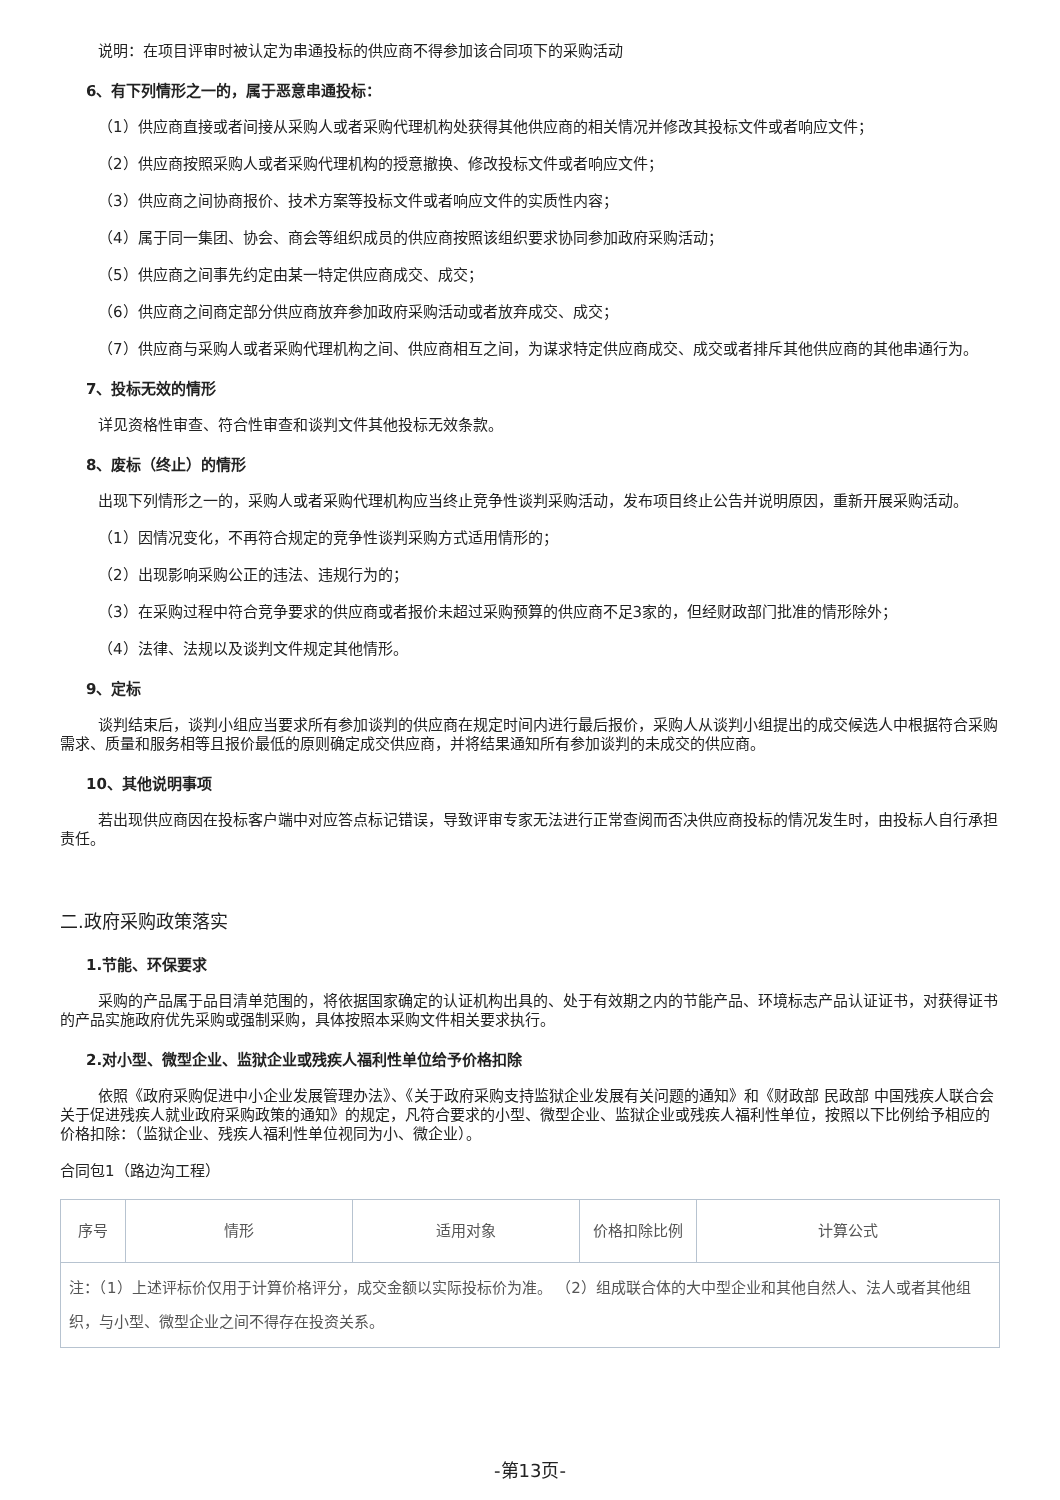说明：在项目评审时被认定为串通投标的供应商不得参加该合同项下的采购活动
6、有下列情形之一的，属于恶意串通投标：
（1）供应商直接或者间接从采购人或者采购代理机构处获得其他供应商的相关情况并修改其投标文件或者响应文件；
（2）供应商按照采购人或者采购代理机构的授意撤换、修改投标文件或者响应文件；
（3）供应商之间协商报价、技术方案等投标文件或者响应文件的实质性内容；
（4）属于同一集团、协会、商会等组织成员的供应商按照该组织要求协同参加政府采购活动；
（5）供应商之间事先约定由某一特定供应商成交、成交；
（6）供应商之间商定部分供应商放弃参加政府采购活动或者放弃成交、成交；
（7）供应商与采购人或者采购代理机构之间、供应商相互之间，为谋求特定供应商成交、成交或者排斥其他供应商的其他串通行为。
7、投标无效的情形
详见资格性审查、符合性审查和谈判文件其他投标无效条款。
8、废标（终止）的情形
出现下列情形之一的，采购人或者采购代理机构应当终止竞争性谈判采购活动，发布项目终止公告并说明原因，重新开展采购活动。
（1）因情况变化，不再符合规定的竞争性谈判采购方式适用情形的；
（2）出现影响采购公正的违法、违规行为的；
（3）在采购过程中符合竞争要求的供应商或者报价未超过采购预算的供应商不足3家的，但经财政部门批准的情形除外；
（4）法律、法规以及谈判文件规定其他情形。
9、定标
谈判结束后，谈判小组应当要求所有参加谈判的供应商在规定时间内进行最后报价，采购人从谈判小组提出的成交候选人中根据符合采购需求、质量和服务相等且报价最低的原则确定成交供应商，并将结果通知所有参加谈判的未成交的供应商。
10、其他说明事项
若出现供应商因在投标客户端中对应答点标记错误，导致评审专家无法进行正常查阅而否决供应商投标的情况发生时，由投标人自行承担责任。
二.政府采购政策落实
1.节能、环保要求
采购的产品属于品目清单范围的，将依据国家确定的认证机构出具的、处于有效期之内的节能产品、环境标志产品认证证书，对获得证书的产品实施政府优先采购或强制采购，具体按照本采购文件相关要求执行。
2.对小型、微型企业、监狱企业或残疾人福利性单位给予价格扣除
依照《政府采购促进中小企业发展管理办法》、《关于政府采购支持监狱企业发展有关问题的通知》和《财政部 民政部 中国残疾人联合会关于促进残疾人就业政府采购政策的通知》的规定，凡符合要求的小型、微型企业、监狱企业或残疾人福利性单位，按照以下比例给予相应的价格扣除：（监狱企业、残疾人福利性单位视同为小、微企业）。
合同包1（路边沟工程）
| 序号 | 情形 | 适用对象 | 价格扣除比例 | 计算公式 |
| --- | --- | --- | --- | --- |
| 注：（1）上述评标价仅用于计算价格评分，成交金额以实际投标价为准。 （2）组成联合体的大中型企业和其他自然人、法人或者其他组织，与小型、微型企业之间不得存在投资关系。 | | | | |
-第13页-